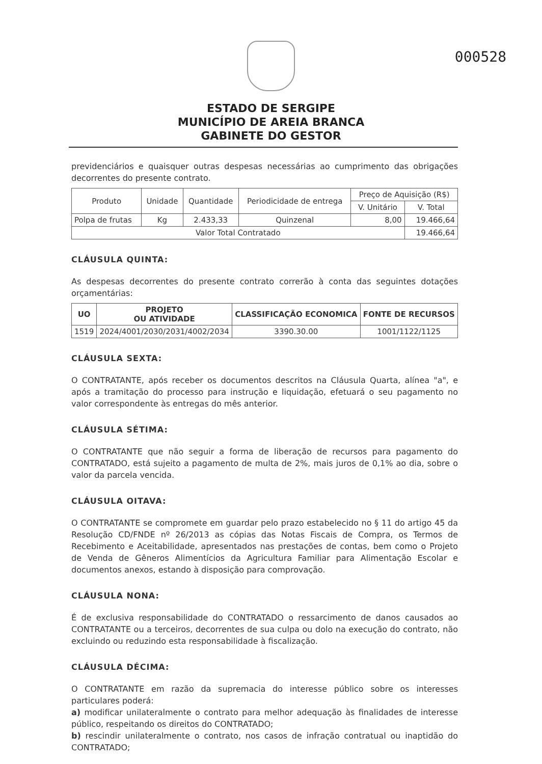000528
ESTADO DE SERGIPE
MUNICÍPIO DE AREIA BRANCA
GABINETE DO GESTOR
previdenciários e quaisquer outras despesas necessárias ao cumprimento das obrigações decorrentes do presente contrato.
| Produto | Unidade | Quantidade | Periodicidade de entrega | Preço de Aquisição (R$) | |
| --- | --- | --- | --- | --- | --- |
| | | | | V. Unitário | V. Total |
| Polpa de frutas | Kg | 2.433,33 | Quinzenal | 8,00 | 19.466,64 |
| Valor Total Contratado | | | | | 19.466,64 |
CLÁUSULA QUINTA:
As despesas decorrentes do presente contrato correrão à conta das seguintes dotações orçamentárias:
| UO | PROJETO OU ATIVIDADE | CLASSIFICAÇÃO ECONOMICA | FONTE DE RECURSOS |
| --- | --- | --- | --- |
| 1519 | 2024/4001/2030/2031/4002/2034 | 3390.30.00 | 1001/1122/1125 |
CLÁUSULA SEXTA:
O CONTRATANTE, após receber os documentos descritos na Cláusula Quarta, alínea "a", e após a tramitação do processo para instrução e liquidação, efetuará o seu pagamento no valor correspondente às entregas do mês anterior.
CLÁUSULA SÉTIMA:
O CONTRATANTE que não seguir a forma de liberação de recursos para pagamento do CONTRATADO, está sujeito a pagamento de multa de 2%, mais juros de 0,1% ao dia, sobre o valor da parcela vencida.
CLÁUSULA OITAVA:
O CONTRATANTE se compromete em guardar pelo prazo estabelecido no § 11 do artigo 45 da Resolução CD/FNDE nº 26/2013 as cópias das Notas Fiscais de Compra, os Termos de Recebimento e Aceitabilidade, apresentados nas prestações de contas, bem como o Projeto de Venda de Gêneros Alimentícios da Agricultura Familiar para Alimentação Escolar e documentos anexos, estando à disposição para comprovação.
CLÁUSULA NONA:
É de exclusiva responsabilidade do CONTRATADO o ressarcimento de danos causados ao CONTRATANTE ou a terceiros, decorrentes de sua culpa ou dolo na execução do contrato, não excluindo ou reduzindo esta responsabilidade à fiscalização.
CLÁUSULA DÉCIMA:
O CONTRATANTE em razão da supremacia do interesse público sobre os interesses particulares poderá:
a) modificar unilateralmente o contrato para melhor adequação às finalidades de interesse público, respeitando os direitos do CONTRATADO;
b) rescindir unilateralmente o contrato, nos casos de infração contratual ou inaptidão do CONTRATADO;